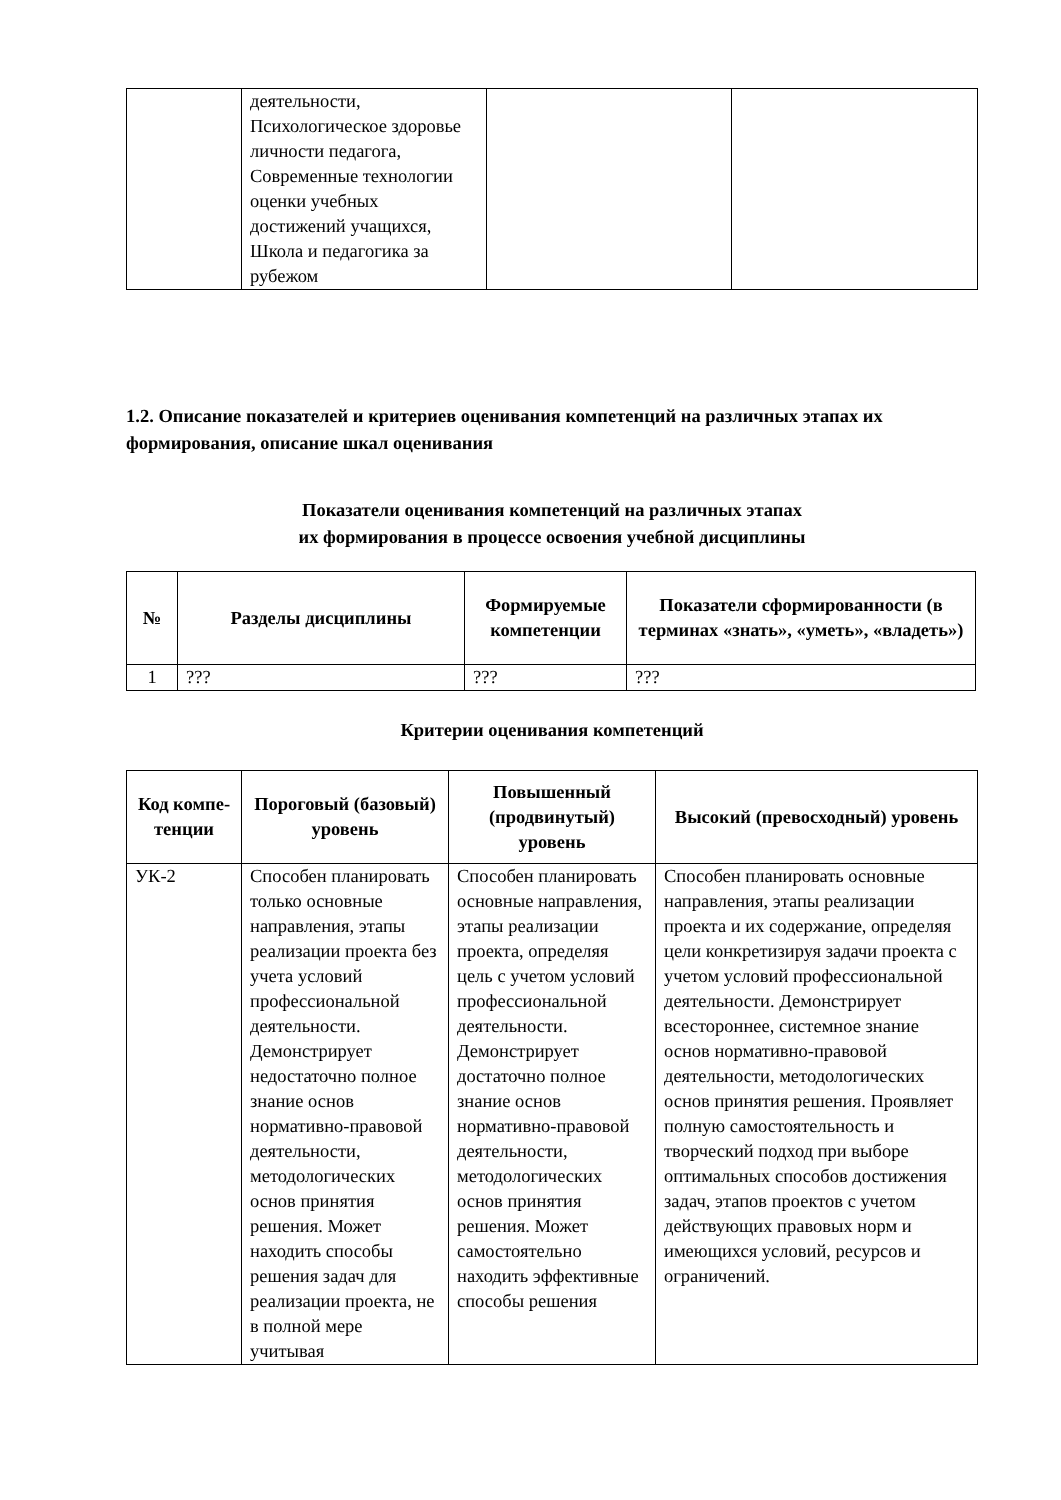| | деятельности, Психологическое здоровье личности педагога, Современные технологии оценки учебных достижений учащихся, Школа и педагогика за рубежом | | |
1.2. Описание показателей и критериев оценивания компетенций на различных этапах их формирования, описание шкал оценивания
Показатели оценивания компетенций на различных этапах
их формирования в процессе освоения учебной дисциплины
| № | Разделы дисциплины | Формируемые компетенции | Показатели сформированности (в терминах «знать», «уметь», «владеть») |
| --- | --- | --- | --- |
| 1 | ??? | ??? | ??? |
Критерии оценивания компетенций
| Код компе-тенции | Пороговый (базовый) уровень | Повышенный (продвинутый) уровень | Высокий (превосходный) уровень |
| --- | --- | --- | --- |
| УК-2 | Способен планировать только основные направления, этапы реализации проекта без учета условий профессиональной деятельности. Демонстрирует недостаточно полное знание основ нормативно-правовой деятельности, методологических основ принятия решения. Может находить способы решения задач для реализации проекта, не в полной мере учитывая | Способен планировать основные направления, этапы реализации проекта, определяя цель с учетом условий профессиональной деятельности. Демонстрирует достаточно полное знание основ нормативно-правовой деятельности, методологических основ принятия решения. Может самостоятельно находить эффективные способы решения | Способен планировать основные направления, этапы реализации проекта и их содержание, определяя цели конкретизируя задачи проекта с учетом условий профессиональной деятельности. Демонстрирует всестороннее, системное знание основ нормативно-правовой деятельности, методологических основ принятия решения. Проявляет полную самостоятельность и творческий подход при выборе оптимальных способов достижения задач, этапов проектов с учетом действующих правовых норм и имеющихся условий, ресурсов и ограничений. |